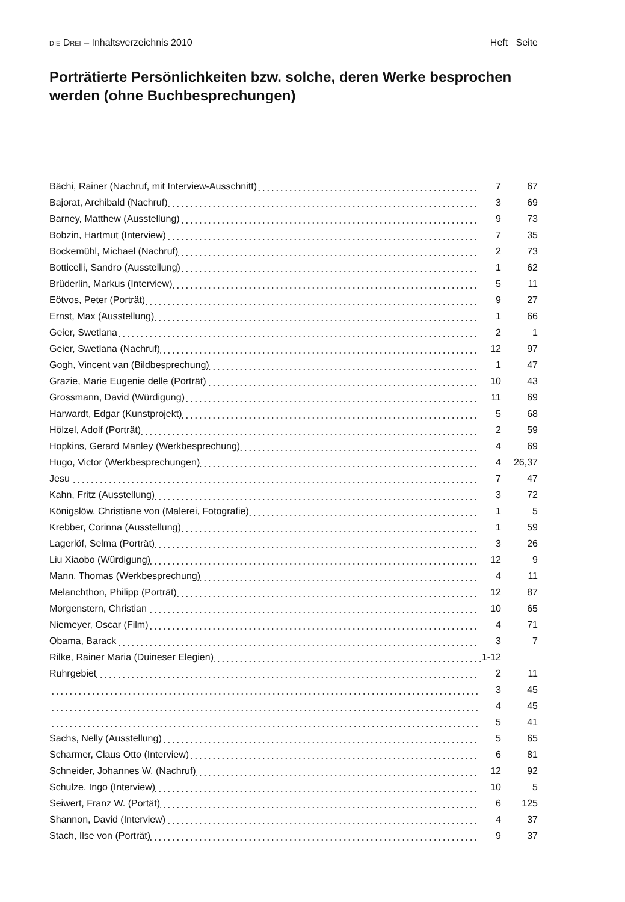DIE DREI – Inhaltsverzeichnis 2010 Heft Seite
Porträtierte Persönlichkeiten bzw. solche, deren Werke besprochen werden (ohne Buchbesprechungen)
| Bächi, Rainer (Nachruf, mit Interview-Ausschnitt) | 7 | 67 |
| Bajorat, Archibald (Nachruf) | 3 | 69 |
| Barney, Matthew (Ausstellung) | 9 | 73 |
| Bobzin, Hartmut (Interview) | 7 | 35 |
| Bockemühl, Michael (Nachruf) | 2 | 73 |
| Botticelli, Sandro (Ausstellung) | 1 | 62 |
| Brüderlin, Markus (Interview) | 5 | 11 |
| Eötvos, Peter (Porträt) | 9 | 27 |
| Ernst, Max (Ausstellung) | 1 | 66 |
| Geier, Swetlana | 2 | 1 |
| Geier, Swetlana (Nachruf) | 12 | 97 |
| Gogh, Vincent van (Bildbesprechung) | 1 | 47 |
| Grazie, Marie Eugenie delle (Porträt) | 10 | 43 |
| Grossmann, David (Würdigung) | 11 | 69 |
| Harwardt, Edgar (Kunstprojekt) | 5 | 68 |
| Hölzel, Adolf (Porträt) | 2 | 59 |
| Hopkins, Gerard Manley (Werkbesprechung) | 4 | 69 |
| Hugo, Victor (Werkbesprechungen) | 4 | 26,37 |
| Jesu | 7 | 47 |
| Kahn, Fritz (Ausstellung) | 3 | 72 |
| Königslöw, Christiane von (Malerei, Fotografie) | 1 | 5 |
| Krebber, Corinna (Ausstellung) | 1 | 59 |
| Lagerlöf, Selma (Porträt) | 3 | 26 |
| Liu Xiaobo (Würdigung) | 12 | 9 |
| Mann, Thomas (Werkbesprechung) | 4 | 11 |
| Melanchthon, Philipp (Porträt) | 12 | 87 |
| Morgenstern, Christian | 10 | 65 |
| Niemeyer, Oscar (Film) | 4 | 71 |
| Obama, Barack | 3 | 7 |
| Rilke, Rainer Maria (Duineser Elegien) 1-12 | | |
| Ruhrgebiet | 2 | 11 |
| | 3 | 45 |
| | 4 | 45 |
| | 5 | 41 |
| Sachs, Nelly (Ausstellung) | 5 | 65 |
| Scharmer, Claus Otto (Interview) | 6 | 81 |
| Schneider, Johannes W. (Nachruf) | 12 | 92 |
| Schulze, Ingo (Interview) | 10 | 5 |
| Seiwert, Franz W. (Portät) | 6 | 125 |
| Shannon, David (Interview) | 4 | 37 |
| Stach, Ilse von (Porträt) | 9 | 37 |